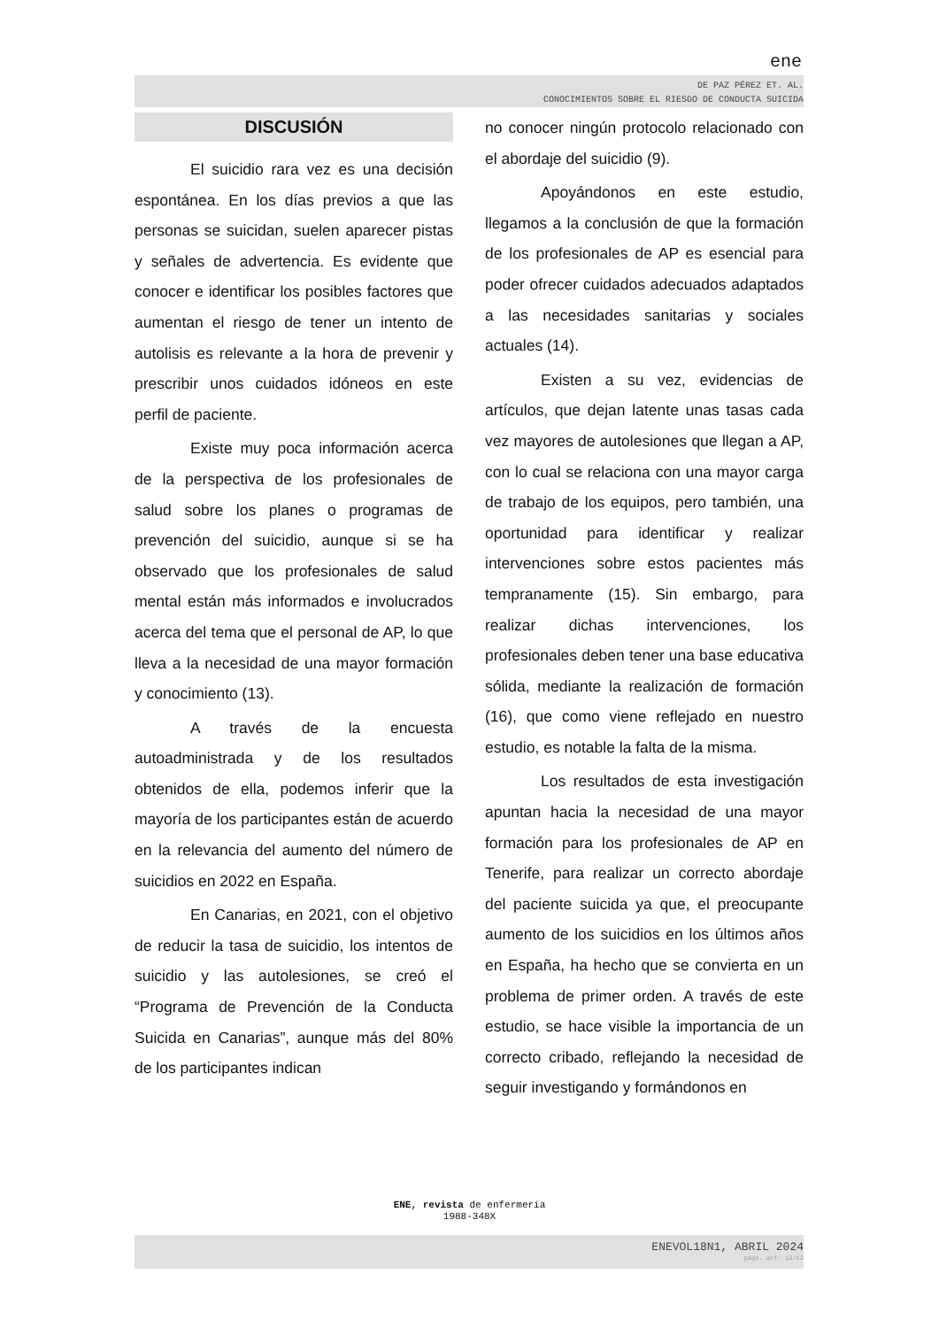ene
DE PAZ PÉREZ ET. AL.
CONOCIMIENTOS SOBRE EL RIESGO DE CONDUCTA SUICIDA
DISCUSIÓN
El suicidio rara vez es una decisión espontánea. En los días previos a que las personas se suicidan, suelen aparecer pistas y señales de advertencia. Es evidente que conocer e identificar los posibles factores que aumentan el riesgo de tener un intento de autolisis es relevante a la hora de prevenir y prescribir unos cuidados idóneos en este perfil de paciente.
Existe muy poca información acerca de la perspectiva de los profesionales de salud sobre los planes o programas de prevención del suicidio, aunque si se ha observado que los profesionales de salud mental están más informados e involucrados acerca del tema que el personal de AP, lo que lleva a la necesidad de una mayor formación y conocimiento (13).
A través de la encuesta autoadministrada y de los resultados obtenidos de ella, podemos inferir que la mayoría de los participantes están de acuerdo en la relevancia del aumento del número de suicidios en 2022 en España.
En Canarias, en 2021, con el objetivo de reducir la tasa de suicidio, los intentos de suicidio y las autolesiones, se creó el “Programa de Prevención de la Conducta Suicida en Canarias”, aunque más del 80% de los participantes indican
no conocer ningún protocolo relacionado con el abordaje del suicidio (9).
Apoyándonos en este estudio, llegamos a la conclusión de que la formación de los profesionales de AP es esencial para poder ofrecer cuidados adecuados adaptados a las necesidades sanitarias y sociales actuales (14).
Existen a su vez, evidencias de artículos, que dejan latente unas tasas cada vez mayores de autolesiones que llegan a AP, con lo cual se relaciona con una mayor carga de trabajo de los equipos, pero también, una oportunidad para identificar y realizar intervenciones sobre estos pacientes más tempranamente (15). Sin embargo, para realizar dichas intervenciones, los profesionales deben tener una base educativa sólida, mediante la realización de formación (16), que como viene reflejado en nuestro estudio, es notable la falta de la misma.
Los resultados de esta investigación apuntan hacia la necesidad de una mayor formación para los profesionales de AP en Tenerife, para realizar un correcto abordaje del paciente suicida ya que, el preocupante aumento de los suicidios en los últimos años en España, ha hecho que se convierta en un problema de primer orden. A través de este estudio, se hace visible la importancia de un correcto cribado, reflejando la necesidad de seguir investigando y formándonos en
ENE, revista de enfermería
1988-348X
ENEVOL18N1, ABRIL 2024
págs. art. 12/12